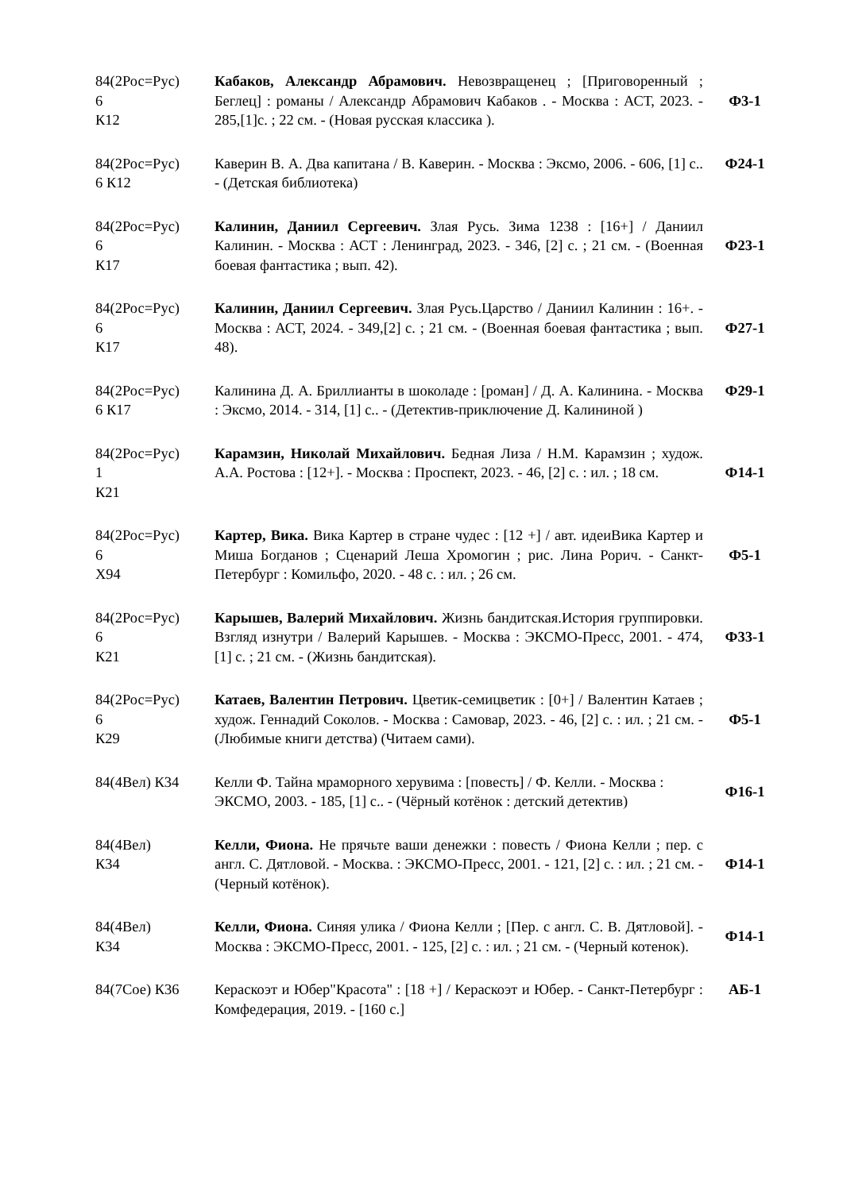| 84(2Рос=Рус) 6 К12 | Кабаков, Александр Абрамович. Невозвращенец ; [Приговоренный ; Беглец] : романы / Александр Абрамович Кабаков . - Москва : АСТ, 2023. - 285,[1]с. ; 22 см. - (Новая русская классика ). | Ф3-1 |
| 84(2Рос=Рус) 6 К12 | Каверин В. А. Два капитана / В. Каверин. - Москва : Эксмо, 2006. - 606, [1] с.. - (Детская библиотека) | Ф24-1 |
| 84(2Рос=Рус) 6 К17 | Калинин, Даниил Сергеевич. Злая Русь. Зима 1238 : [16+] / Даниил Калинин. - Москва : АСТ : Ленинград, 2023. - 346, [2] с. ; 21 см. - (Военная боевая фантастика ; вып. 42). | Ф23-1 |
| 84(2Рос=Рус) 6 К17 | Калинин, Даниил Сергеевич. Злая Русь.Царство / Даниил Калинин : 16+. - Москва : АСТ, 2024. - 349,[2] с. ; 21 см. - (Военная боевая фантастика ; вып. 48). | Ф27-1 |
| 84(2Рос=Рус) 6 К17 | Калинина Д. А. Бриллианты в шоколаде : [роман] / Д. А. Калинина. - Москва : Эксмо, 2014. - 314, [1] с.. - (Детектив-приключение Д. Калининой ) | Ф29-1 |
| 84(2Рос=Рус) 1 К21 | Карамзин, Николай Михайлович. Бедная Лиза / Н.М. Карамзин ; худож. А.А. Ростова : [12+]. - Москва : Проспект, 2023. - 46, [2] с. : ил. ; 18 см. | Ф14-1 |
| 84(2Рос=Рус) 6 Х94 | Картер, Вика. Вика Картер в стране чудес : [12 +] / авт. идеиВика Картер и Миша Богданов ; Сценарий Леша Хромогин ; рис. Лина Рорич. - Санкт-Петербург : Комильфо, 2020. - 48 с. : ил. ; 26 см. | Ф5-1 |
| 84(2Рос=Рус) 6 К21 | Карышев, Валерий Михайлович. Жизнь бандитская.История группировки. Взгляд изнутри / Валерий Карышев. - Москва : ЭКСМО-Пресс, 2001. - 474, [1] с. ; 21 см. - (Жизнь бандитская). | Ф33-1 |
| 84(2Рос=Рус) 6 К29 | Катаев, Валентин Петрович. Цветик-семицветик : [0+] / Валентин Катаев ; худож. Геннадий Соколов. - Москва : Самовар, 2023. - 46, [2] с. : ил. ; 21 см. - (Любимые книги детства) (Читаем сами). | Ф5-1 |
| 84(4Вел) К34 | Келли Ф. Тайна мраморного херувима : [повесть] / Ф. Келли. - Москва : ЭКСМО, 2003. - 185, [1] с.. - (Чёрный котёнок : детский детектив) | Ф16-1 |
| 84(4Вел) К34 | Келли, Фиона. Не прячьте ваши денежки : повесть / Фиона Келли ; пер. с англ. С. Дятловой. - Москва. : ЭКСМО-Пресс, 2001. - 121, [2] с. : ил. ; 21 см. - (Черный котёнок). | Ф14-1 |
| 84(4Вел) К34 | Келли, Фиона. Синяя улика / Фиона Келли ; [Пер. с англ. С. В. Дятловой]. - Москва : ЭКСМО-Пресс, 2001. - 125, [2] с. : ил. ; 21 см. - (Черный котенок). | Ф14-1 |
| 84(7Сое) К36 | Кераскоэт и Юбер"Красота" : [18 +] / Кераскоэт и Юбер. - Санкт-Петербург : Комфедерация, 2019. - [160 с.] | АБ-1 |